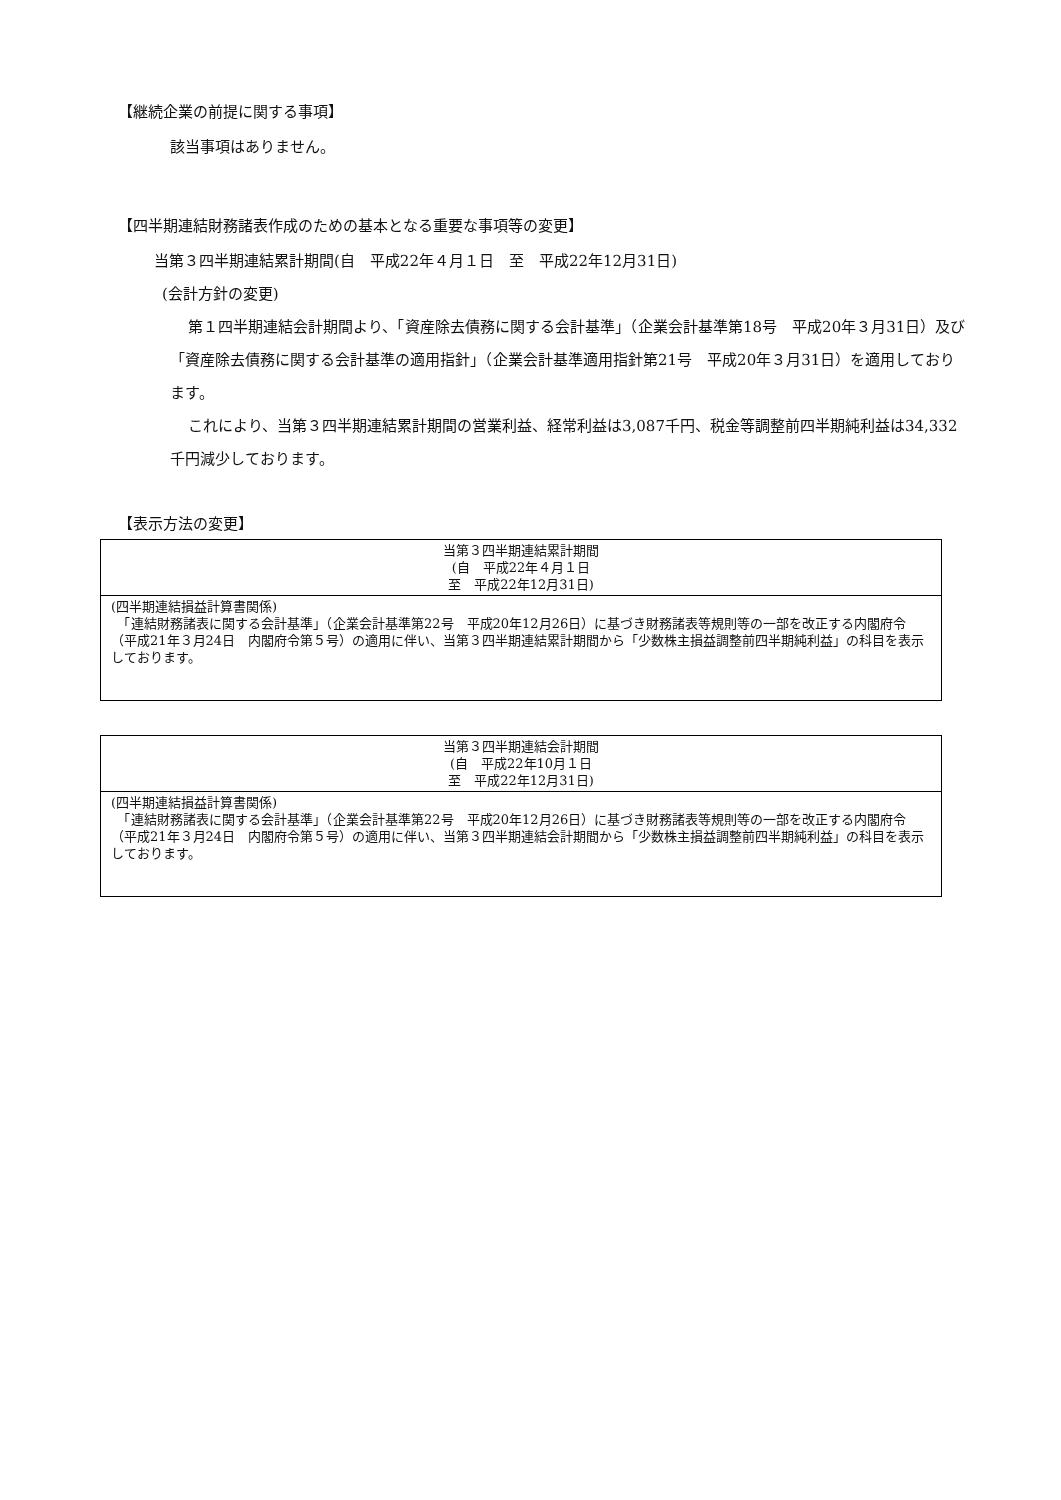【継続企業の前提に関する事項】
該当事項はありません。
【四半期連結財務諸表作成のための基本となる重要な事項等の変更】
当第３四半期連結累計期間(自　平成22年４月１日　至　平成22年12月31日)
(会計方針の変更)
第１四半期連結会計期間より、「資産除去債務に関する会計基準」（企業会計基準第18号　平成20年３月31日）及び「資産除去債務に関する会計基準の適用指針」（企業会計基準適用指針第21号　平成20年３月31日）を適用しております。
これにより、当第３四半期連結累計期間の営業利益、経常利益は3,087千円、税金等調整前四半期純利益は34,332千円減少しております。
【表示方法の変更】
| 当第３四半期連結累計期間 (自 平成22年４月１日 至 平成22年12月31日) |
| (四半期連結損益計算書関係) 「連結財務諸表に関する会計基準」（企業会計基準第22号 平成20年12月26日）に基づき財務諸表等規則等の一部を改正する内閣府令（平成21年３月24日 内閣府令第５号）の適用に伴い、当第３四半期連結累計期間から「少数株主損益調整前四半期純利益」の科目を表示しております。 |
| 当第３四半期連結会計期間 (自 平成22年10月１日 至 平成22年12月31日) |
| (四半期連結損益計算書関係) 「連結財務諸表に関する会計基準」（企業会計基準第22号 平成20年12月26日）に基づき財務諸表等規則等の一部を改正する内閣府令（平成21年３月24日 内閣府令第５号）の適用に伴い、当第３四半期連結会計期間から「少数株主損益調整前四半期純利益」の科目を表示しております。 |